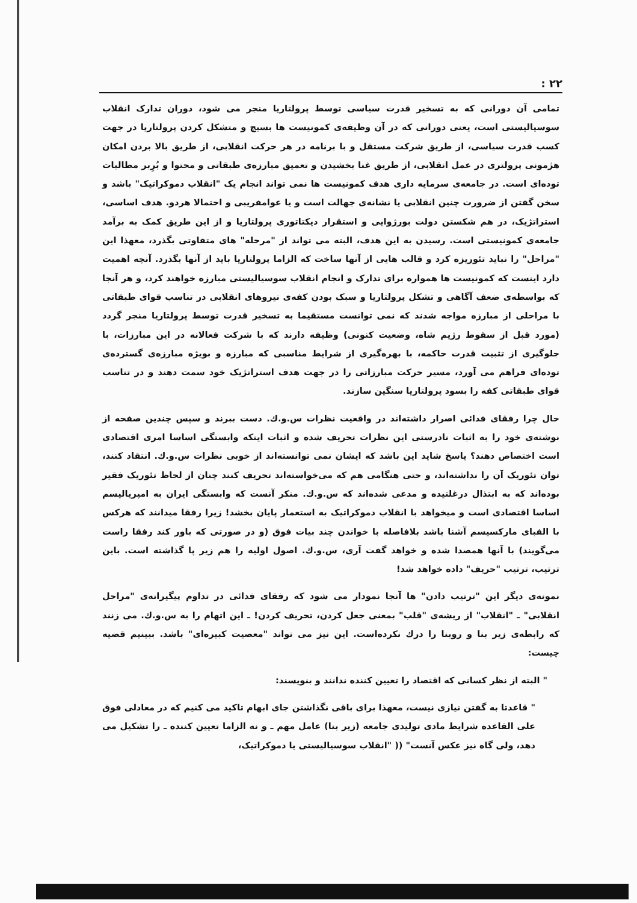۲۲ :
تمامی آن دورانی که به تسخیر قدرت سیاسی توسط پرولتاریا منجر می شود، دوران تدارک انقلاب سوسیالیستی است، یعنی دورانی که در آن وظیفه‌ی کمونیست ها بسیج و متشکل کردن پرولتاریا در جهت کسب قدرت سیاسی، از طریق شرکت مستقل و با برنامه در هر حرکت انقلابی، از طریق بالا بردن امکان هژمونی پرولتری در عمل انقلابی، از طریق غنا بخشیدن و تعمیق مبارزه‌ی طبقاتی و محتوا و بُرِبر مطالبات توده‌ای است. در جامعه‌ی سرمایه داری هدف کمونیست ها نمی تواند انجام یک "انقلاب دموکراتیک" باشد و سخن گفتن از ضرورت چنین انقلابی یا نشانه‌ی جهالت است و یا عوامفریبی و احتمالا هردو. هدف اساسی، استراتژیک، در هم شکستن دولت بورژوایی و استقرار دیکتاتوری پرولتاریا و از این طریق کمک به برآمد جامعه‌ی کمونیستی است. رسیدن به این هدف، البته می تواند از "مرحله" های متفاوتی بگذرد، معهذا این "مراحل" را نباید تئوریزه کرد و قالب هایی از آنها ساخت که الزاما پرولتاریا باید از آنها بگذرد. آنچه اهمیت دارد اینست که کمونیست ها همواره برای تدارک و انجام انقلاب سوسیالیستی مبارزه خواهند کرد، و هر آنجا که بواسطه‌ی ضعف آگاهی و تشکل پرولتاریا و سبک بودن کفه‌ی نیروهای انقلابی در تناسب قوای طبقاتی با مراحلی از مبارزه مواجه شدند که نمی توانست مستقیما به تسخیر قدرت توسط پرولتاریا منجر گردد (مورد قبل از سقوط رژیم شاه، وضعیت کنونی) وظیفه دارند که با شرکت فعالانه در این مبارزات، با جلوگیری از تثبیت قدرت حاکمه، با بهره‌گیری از شرایط مناسبی که مبارزه و بویژه مبارزه‌ی گسترده‌ی توده‌ای فراهم می آورد، مسیر حرکت مبارزاتی را در جهت هدف استراتژیک خود سمت دهند و در تناسب قوای طبقاتی کفه را بسود پرولتاریا سنگین سازند.
حال چرا رفقای فدائی اصرار داشته‌اند در واقعیت نظرات س.و.ك. دست ببرند و سپس چندین صفحه از نوشته‌ی خود را به اثبات نادرستی این نظرات تحریف شده و اثبات اینکه وابستگی اساسا امری اقتصادی است اختصاص دهند؟ پاسخ شاید این باشد که ایشان نمی توانسته‌اند از خوبی نظرات س.و.ك. انتقاد کنند، توان تئوریک آن را نداشته‌اند، و حتی هنگامی هم که می‌خواسته‌اند تحریف کنند چنان از لحاظ تئوریک فقیر بوده‌اند که به ابتذال درغلتیده و مدعی شده‌اند که س.و.ك. منکر آنست که وابستگی ایران به امپریالیسم اساسا اقتصادی است و میخواهد با انقلاب دموکراتیک به استعمار پایان بخشد! زیرا رفقا میدانند که هرکس با الفبای مارکسیسم آشنا باشد بلافاصله با خواندن چند بیات فوق (و در صورتی که باور کند رفقا راست می‌گویند) با آنها همصدا شده و خواهد گفت آری، س.و.ك. اصول اولیه را هم زیر پا گذاشته است. باین ترتیب، ترتیب "حریف" داده خواهد شد!
نمونه‌ی دیگر این "ترتیب دادن" ها آنجا نمودار می شود که رفقای فدائی در تداوم پیگیرانه‌ی "مراحل انقلابی" ـ "انقلاب" از ریشه‌ی "قلب" بمعنی جعل کردن، تحریف کردن! ـ این اتهام را به س.و.ك. می زنند که رابطه‌ی زیر بنا و روبنا را درك نکرده‌است. این نیز می تواند "معصیت کبیره‌ای" باشد. ببینیم قضیه چیست:
" البته از نظر کسانی که اقتصاد را تعیین کننده ندانند و بنویسند:
" قاعدتا به گفتن نیازی نیست، معهذا برای باقی نگذاشتن جای ابهام تاکید می کنیم که در معادلی فوق علی القاعده شرایط مادی تولیدی جامعه (زیر بنا) عامل مهم ـ و نه الزاما تعیین کننده ـ را تشکیل می دهد، ولی گاه نیز عکس آنست" (( "انقلاب سوسیالیستی یا دموکراتیک،